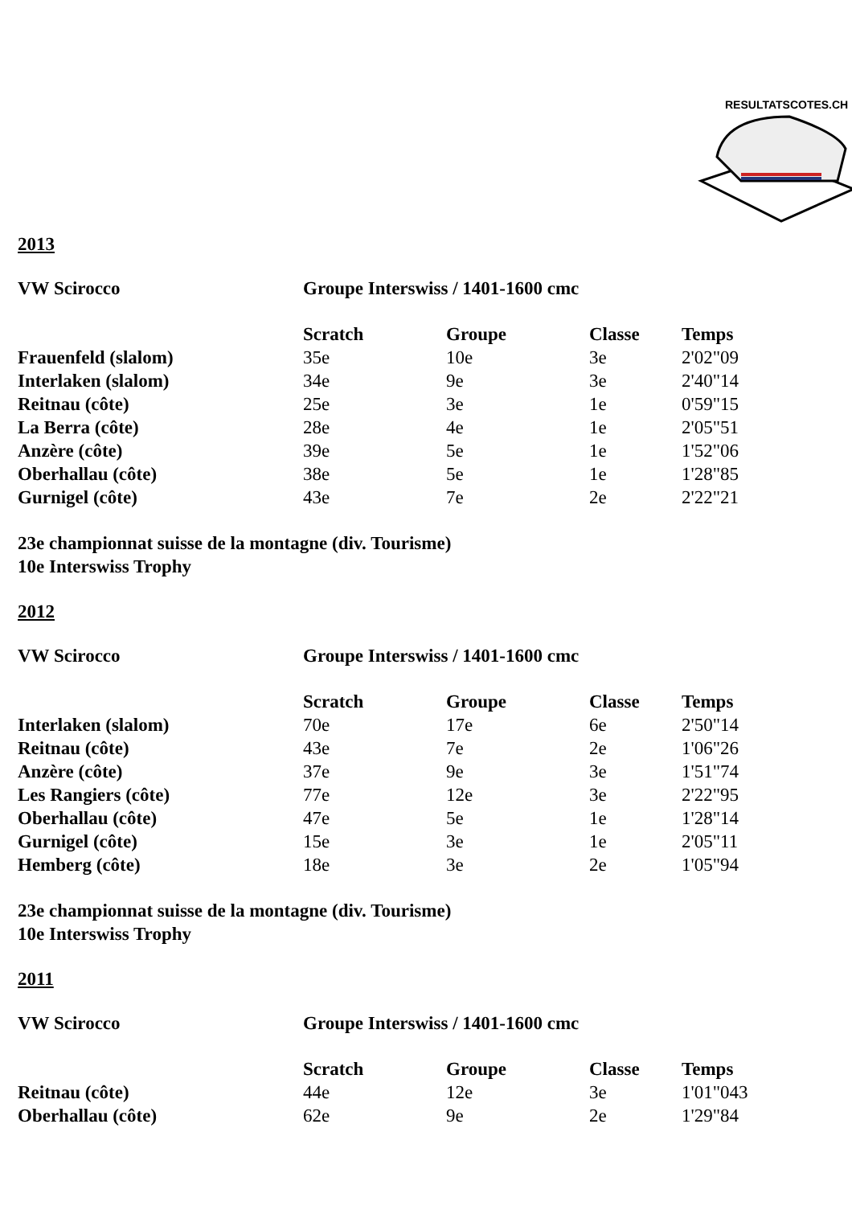RESULTATSCOTES.CH
2013
| VW Scirocco | Groupe Interswiss / 1401-1600 cmc | | | |
| | Scratch | Groupe | Classe | Temps |
| Frauenfeld (slalom) | 35e | 10e | 3e | 2'02"09 |
| Interlaken (slalom) | 34e | 9e | 3e | 2'40"14 |
| Reitnau (côte) | 25e | 3e | 1e | 0'59"15 |
| La Berra (côte) | 28e | 4e | 1e | 2'05"51 |
| Anzère (côte) | 39e | 5e | 1e | 1'52"06 |
| Oberhallau (côte) | 38e | 5e | 1e | 1'28"85 |
| Gurnigel (côte) | 43e | 7e | 2e | 2'22"21 |
23e championnat suisse de la montagne (div. Tourisme)
10e Interswiss Trophy
2012
| VW Scirocco | Groupe Interswiss / 1401-1600 cmc | | | |
| | Scratch | Groupe | Classe | Temps |
| Interlaken (slalom) | 70e | 17e | 6e | 2'50"14 |
| Reitnau (côte) | 43e | 7e | 2e | 1'06"26 |
| Anzère (côte) | 37e | 9e | 3e | 1'51"74 |
| Les Rangiers (côte) | 77e | 12e | 3e | 2'22"95 |
| Oberhallau (côte) | 47e | 5e | 1e | 1'28"14 |
| Gurnigel (côte) | 15e | 3e | 1e | 2'05"11 |
| Hemberg (côte) | 18e | 3e | 2e | 1'05"94 |
23e championnat suisse de la montagne (div. Tourisme)
10e Interswiss Trophy
2011
| VW Scirocco | Groupe Interswiss / 1401-1600 cmc | | | |
| | Scratch | Groupe | Classe | Temps |
| Reitnau (côte) | 44e | 12e | 3e | 1'01"043 |
| Oberhallau (côte) | 62e | 9e | 2e | 1'29"84 |